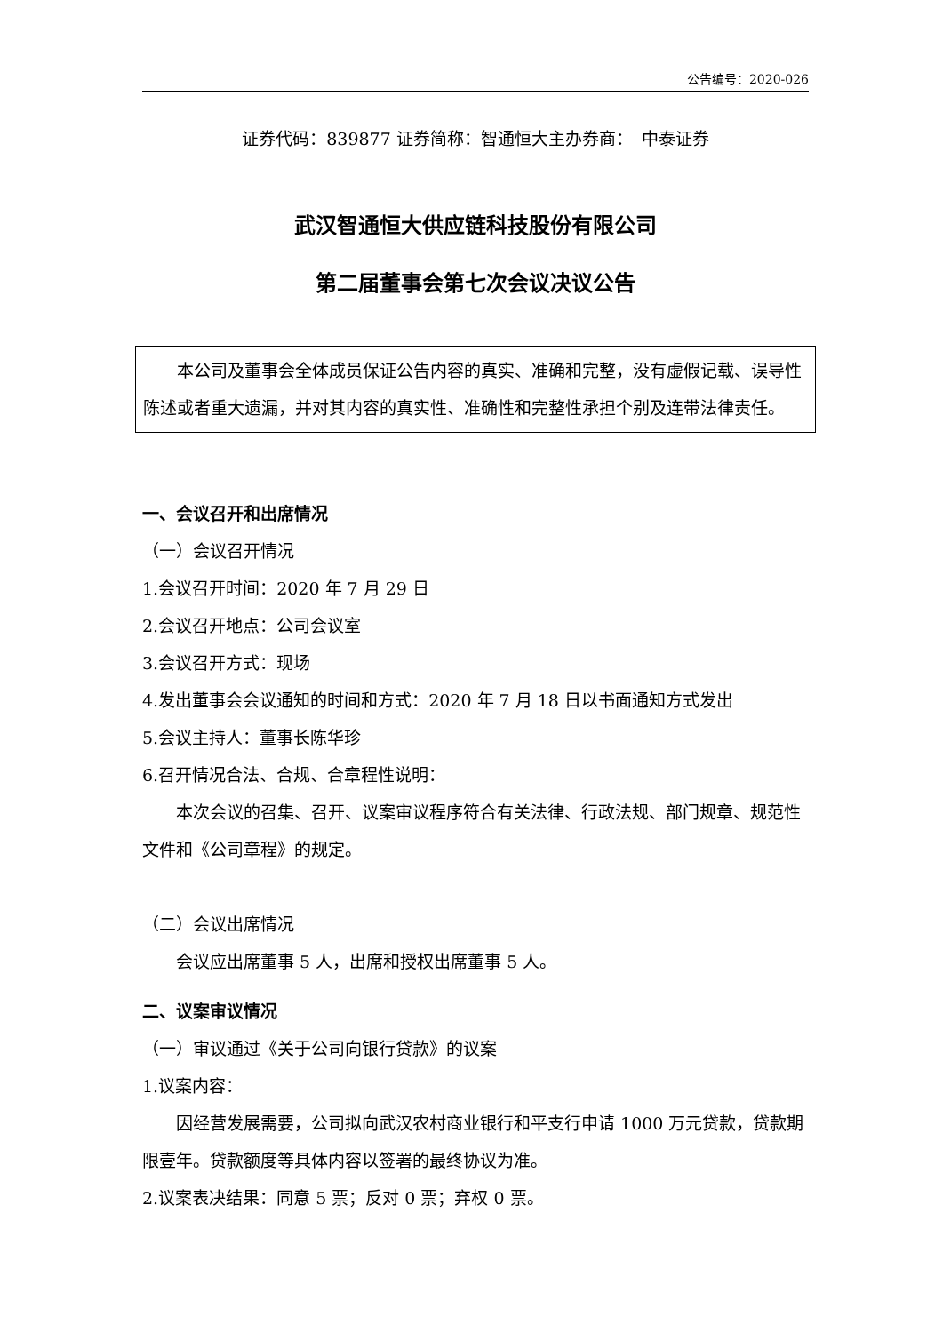公告编号：2020-026
证券代码：839877 证券简称：智通恒大主办券商：　中泰证券
武汉智通恒大供应链科技股份有限公司
第二届董事会第七次会议决议公告
本公司及董事会全体成员保证公告内容的真实、准确和完整，没有虚假记载、误导性陈述或者重大遗漏，并对其内容的真实性、准确性和完整性承担个别及连带法律责任。
一、会议召开和出席情况
（一）会议召开情况
1.会议召开时间：2020 年 7 月 29 日
2.会议召开地点：公司会议室
3.会议召开方式：现场
4.发出董事会会议通知的时间和方式：2020 年 7 月 18 日以书面通知方式发出
5.会议主持人：董事长陈华珍
6.召开情况合法、合规、合章程性说明：
本次会议的召集、召开、议案审议程序符合有关法律、行政法规、部门规章、规范性文件和《公司章程》的规定。
（二）会议出席情况
会议应出席董事 5 人，出席和授权出席董事 5 人。
二、议案审议情况
（一）审议通过《关于公司向银行贷款》的议案
1.议案内容：
因经营发展需要，公司拟向武汉农村商业银行和平支行申请 1000 万元贷款，贷款期限壹年。贷款额度等具体内容以签署的最终协议为准。
2.议案表决结果：同意 5 票；反对 0 票；弃权 0 票。